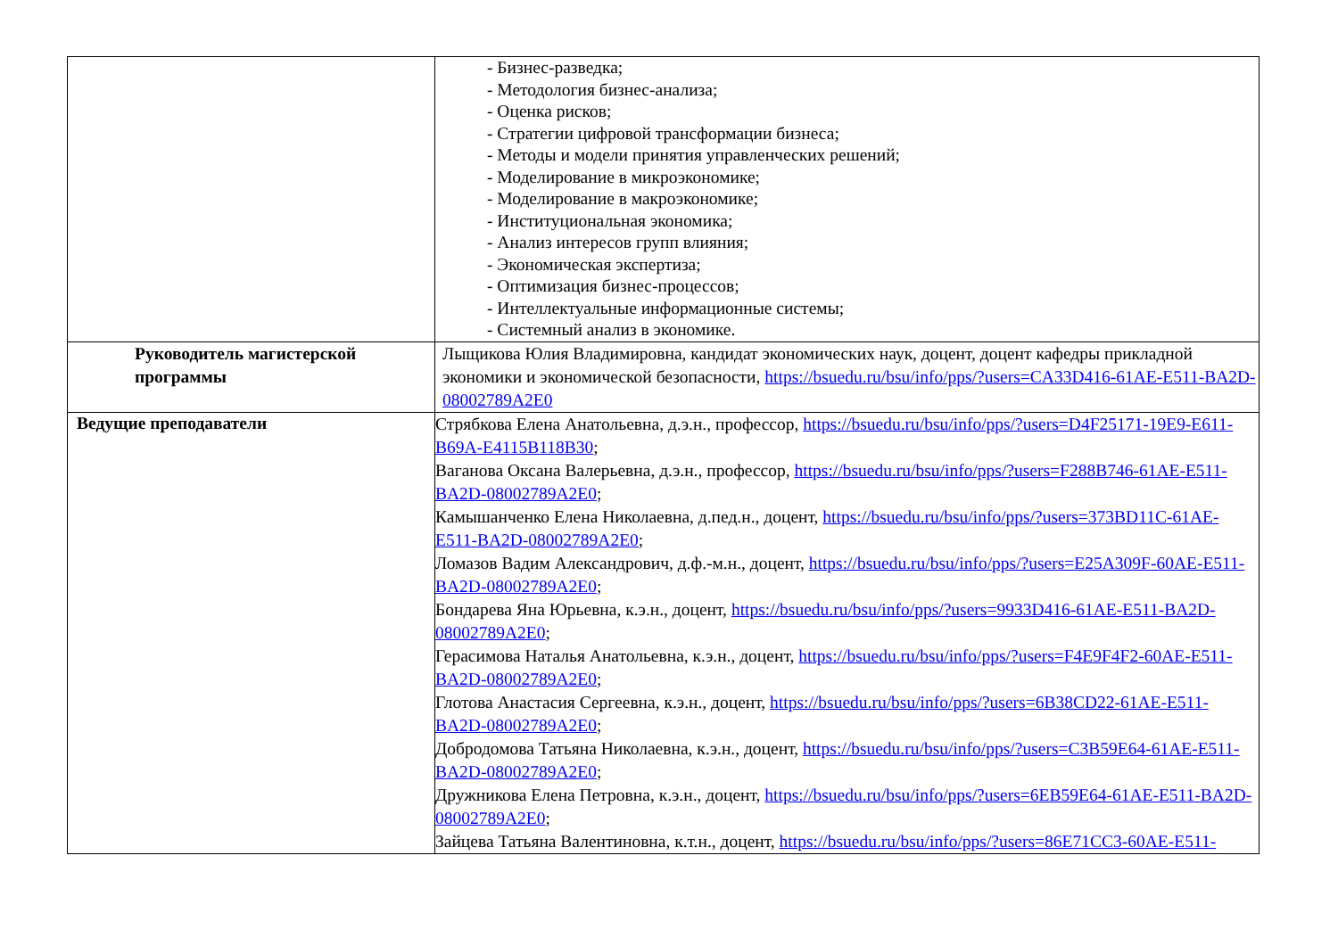| | - Бизнес-разведка; - Методология бизнес-анализа; - Оценка рисков; - Стратегии цифровой трансформации бизнеса; - Методы и модели принятия управленческих решений; - Моделирование в микроэкономике; - Моделирование в макроэкономике; - Институциональная экономика; - Анализ интересов групп влияния; - Экономическая экспертиза; - Оптимизация бизнес-процессов; - Интеллектуальные информационные системы; - Системный анализ в экономике. |
| Руководитель магистерской программы | Лыщикова Юлия Владимировна, кандидат экономических наук, доцент, доцент кафедры прикладной экономики и экономической безопасности, https://bsuedu.ru/bsu/info/pps/?users=CA33D416-61AE-E511-BA2D-08002789A2E0 |
| Ведущие преподаватели | Стрябкова Елена Анатольевна, д.э.н., профессор, https://bsuedu.ru/bsu/info/pps/?users=D4F25171-19E9-E611-B69A-E4115B118B30 ; Ваганова Оксана Валерьевна, д.э.н., профессор, https://bsuedu.ru/bsu/info/pps/?users=F288B746-61AE-E511-BA2D-08002789A2E0 ; Камышанченко Елена Николаевна, д.пед.н., доцент, https://bsuedu.ru/bsu/info/pps/?users=373BD11C-61AE-E511-BA2D-08002789A2E0 ; Ломазов Вадим Александрович, д.ф.-м.н., доцент, https://bsuedu.ru/bsu/info/pps/?users=E25A309F-60AE-E511-BA2D-08002789A2E0 ; Бондарева Яна Юрьевна, к.э.н., доцент, https://bsuedu.ru/bsu/info/pps/?users=9933D416-61AE-E511-BA2D-08002789A2E0 ; Герасимова Наталья Анатольевна, к.э.н., доцент, https://bsuedu.ru/bsu/info/pps/?users=F4E9F4F2-60AE-E511-BA2D-08002789A2E0 ; Глотова Анастасия Сергеевна, к.э.н., доцент, https://bsuedu.ru/bsu/info/pps/?users=6B38CD22-61AE-E511-BA2D-08002789A2E0 ; Добродомова Татьяна Николаевна, к.э.н., доцент, https://bsuedu.ru/bsu/info/pps/?users=C3B59E64-61AE-E511-BA2D-08002789A2E0 ; Дружникова Елена Петровна, к.э.н., доцент, https://bsuedu.ru/bsu/info/pps/?users=6EB59E64-61AE-E511-BA2D-08002789A2E0 ; Зайцева Татьяна Валентиновна, к.т.н., доцент, https://bsuedu.ru/bsu/info/pps/?users=86E71CC3-60AE-E511- |